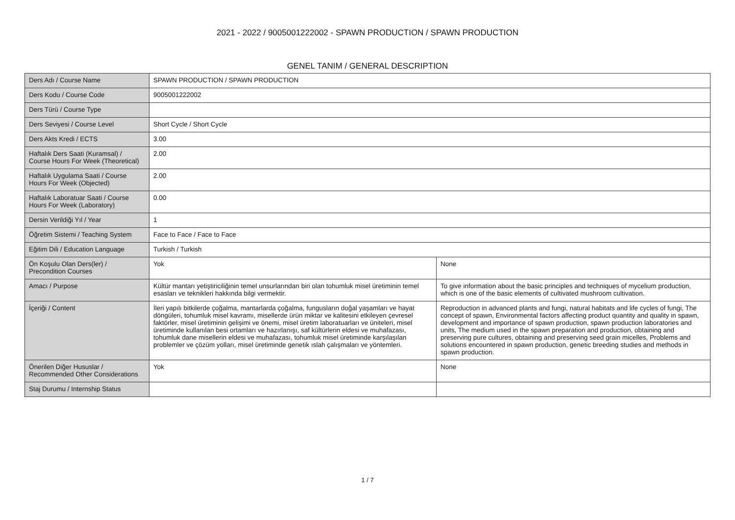2021 - 2022 / 9005001222002 - SPAWN PRODUCTION / SPAWN PRODUCTION
GENEL TANIM / GENERAL DESCRIPTION
| Ders Adı / Course Name | SPAWN PRODUCTION / SPAWN PRODUCTION | |
| Ders Kodu / Course Code | 9005001222002 | |
| Ders Türü / Course Type | | |
| Ders Seviyesi / Course Level | Short Cycle / Short Cycle | |
| Ders Akts Kredi / ECTS | 3.00 | |
| Haftalık Ders Saati (Kuramsal) / Course Hours For Week (Theoretical) | 2.00 | |
| Haftalık Uygulama Saati / Course Hours For Week (Objected) | 2.00 | |
| Haftalık Laboratuar Saati / Course Hours For Week (Laboratory) | 0.00 | |
| Dersin Verildiği Yıl / Year | 1 | |
| Öğretim Sistemi / Teaching System | Face to Face / Face to Face | |
| Eğitim Dili / Education Language | Turkish / Turkish | |
| Ön Koşulu Olan Ders(ler) / Precondition Courses | Yok | None |
| Amacı / Purpose | Kültür mantarı yetiştiriciliğinin temel unsurlarından biri olan tohumluk misel üretiminin temel esasları ve teknikleri hakkında bilgi vermektir. | To give information about the basic principles and techniques of mycelium production, which is one of the basic elements of cultivated mushroom cultivation. |
| İçeriği / Content | İleri yapılı bitkilerde çoğalma, mantarlarda çoğalma, fungusların doğal yaşamları ve hayat döngüleri, tohumluk misel kavramı, misellerde ürün miktar ve kalitesini etkileyen çevresel faktörler, misel üretiminin gelişimi ve önemi, misel üretim laboratuarları ve üniteleri, misel üretiminde kullanılan besi ortamları ve hazırlanışı, saf kültürlerin eldesi ve muhafazası, tohumluk dane misellerin eldesi ve muhafazası, tohumluk misel üretiminde karşılaşılan problemler ve çözüm yolları, misel üretiminde genetik ıslah çalışmaları ve yöntemleri. | Reproduction in advanced plants and fungi, natural habitats and life cycles of fungi, The concept of spawn, Environmental factors affecting product quantity and quality in spawn, development and importance of spawn production, spawn production laboratories and units, The medium used in the spawn preparation and production, obtaining and preserving pure cultures, obtaining and preserving seed grain micelles, Problems and solutions encountered in spawn production, genetic breeding studies and methods in spawn production. |
| Önerilen Diğer Hususlar / Recommended Other Considerations | Yok | None |
| Staj Durumu / Internship Status | | |
1 / 7